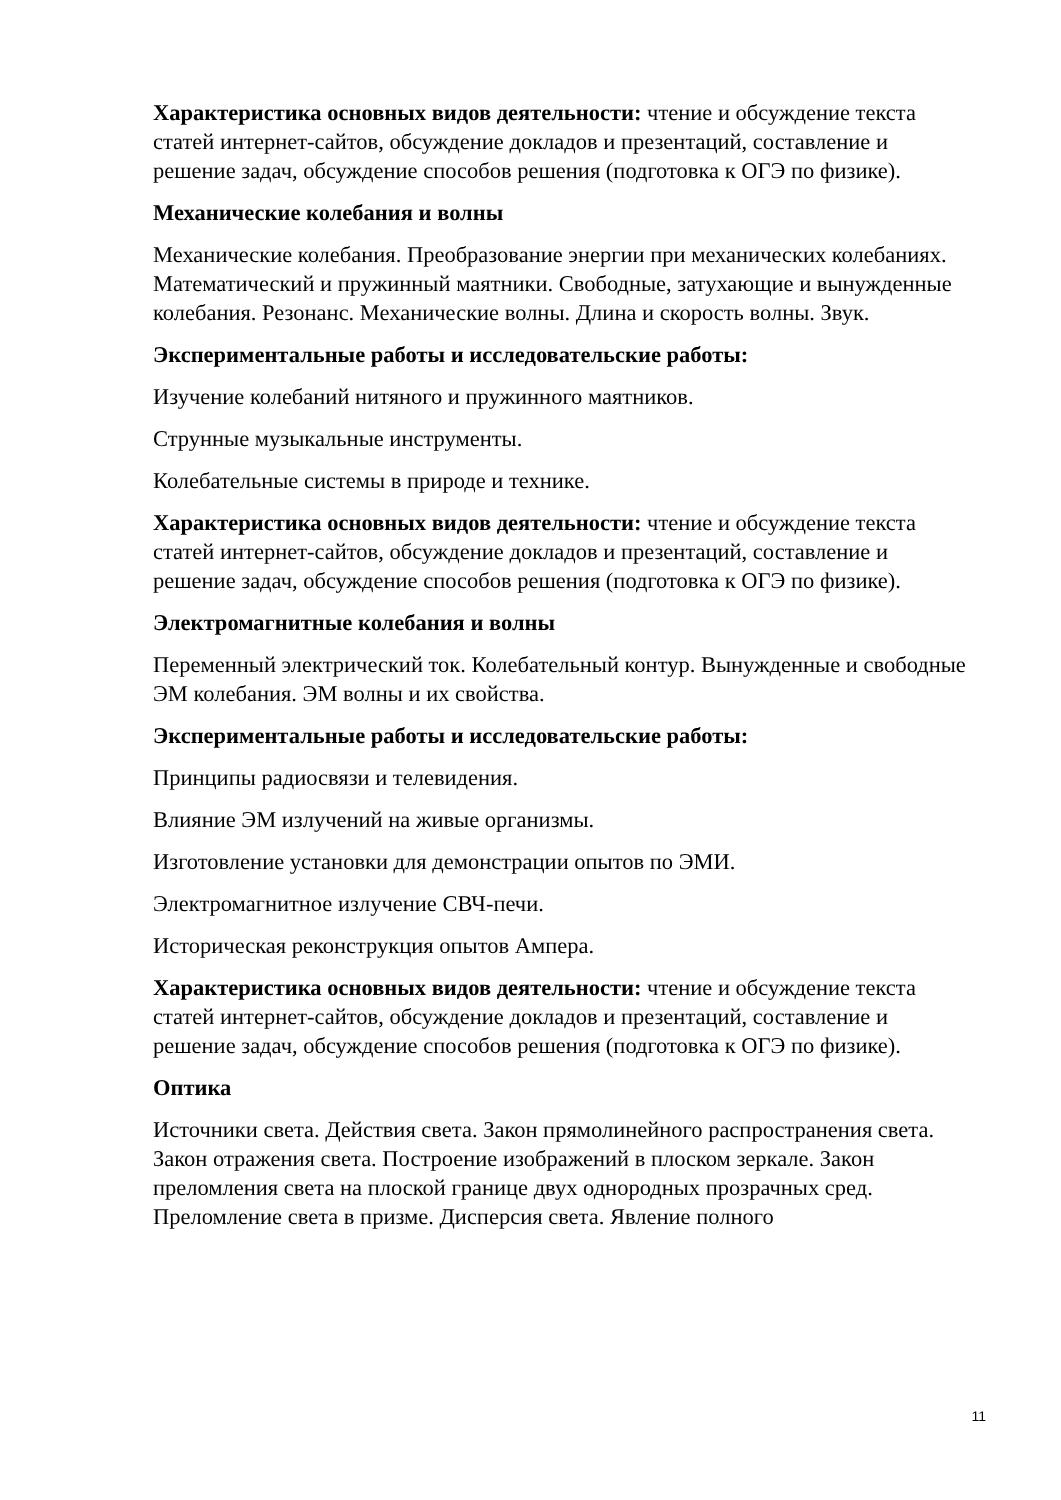Характеристика основных видов деятельности: чтение и обсуждение текста статей интернет-сайтов, обсуждение докладов и презентаций, составление и решение задач, обсуждение способов решения (подготовка к ОГЭ по физике).
Механические колебания и волны
Механические колебания. Преобразование энергии при механических колебаниях. Математический и пружинный маятники. Свободные, затухающие и вынужденные колебания. Резонанс. Механические волны. Длина и скорость волны. Звук.
Экспериментальные работы и исследовательские работы:
Изучение колебаний нитяного и пружинного маятников.
Струнные музыкальные инструменты.
Колебательные системы в природе и технике.
Характеристика основных видов деятельности: чтение и обсуждение текста статей интернет-сайтов, обсуждение докладов и презентаций, составление и решение задач, обсуждение способов решения (подготовка к ОГЭ по физике).
Электромагнитные колебания и волны
Переменный электрический ток. Колебательный контур. Вынужденные и свободные ЭМ колебания. ЭМ волны и их свойства.
Экспериментальные работы и исследовательские работы:
Принципы радиосвязи и телевидения.
Влияние ЭМ излучений на живые организмы.
Изготовление установки для демонстрации опытов по ЭМИ.
Электромагнитное излучение СВЧ-печи.
Историческая реконструкция опытов Ампера.
Характеристика основных видов деятельности: чтение и обсуждение текста статей интернет-сайтов, обсуждение докладов и презентаций, составление и решение задач, обсуждение способов решения (подготовка к ОГЭ по физике).
Оптика
Источники света. Действия света. Закон прямолинейного распространения света. Закон отражения света. Построение изображений в плоском зеркале. Закон преломления света на плоской границе двух однородных прозрачных сред. Преломление света в призме. Дисперсия света. Явление полного
11